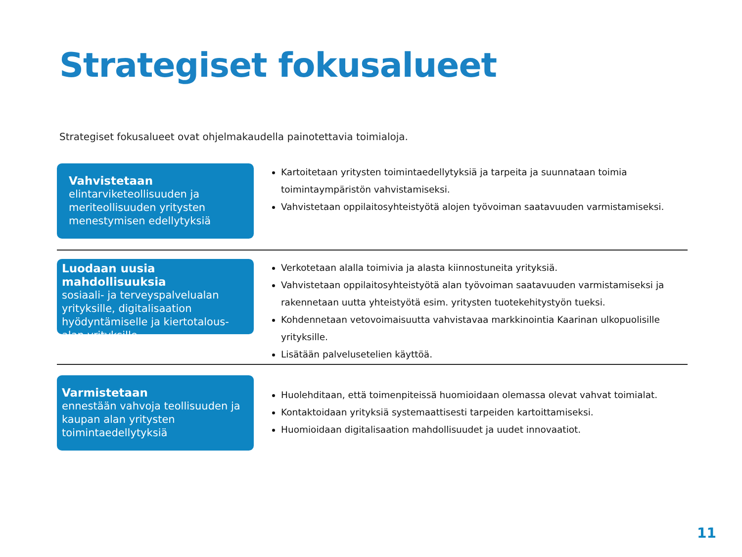Strategiset fokusalueet
Strategiset fokusalueet ovat ohjelmakaudella painotettavia toimialoja.
Vahvistetaan
elintarviketeollisuuden ja meriteollisuuden yritysten menestymisen edellytyksiä
Kartoitetaan yritysten toimintaedellytyksiä ja tarpeita ja suunnataan toimia toimintaympäristön vahvistamiseksi.
Vahvistetaan oppilaitosyhteistyötä alojen työvoiman saatavuuden varmistamiseksi.
Luodaan uusia mahdollisuuksia
sosiaali- ja terveyspalvelualan yrityksille, digitalisaation hyödyntämiselle ja kiertotalous-alan yrityksille
Verkotetaan alalla toimivia ja alasta kiinnostuneita yrityksiä.
Vahvistetaan oppilaitosyhteistyötä alan työvoiman saatavuuden varmistamiseksi ja rakennetaan uutta yhteistyötä esim. yritysten tuotekehitystyön tueksi.
Kohdennetaan vetovoimaisuutta vahvistavaa markkinointia Kaarinan ulkopuolisille yrityksille.
Lisätään palvelusetelien käyttöä.
Varmistetaan
ennestään vahvoja teollisuuden ja kaupan alan yritysten toimintaedellytyksiä
Huolehditaan, että toimenpiteissä huomioidaan olemassa olevat vahvat toimialat.
Kontaktoidaan yrityksiä systemaattisesti tarpeiden kartoittamiseksi.
Huomioidaan digitalisaation mahdollisuudet ja uudet innovaatiot.
11